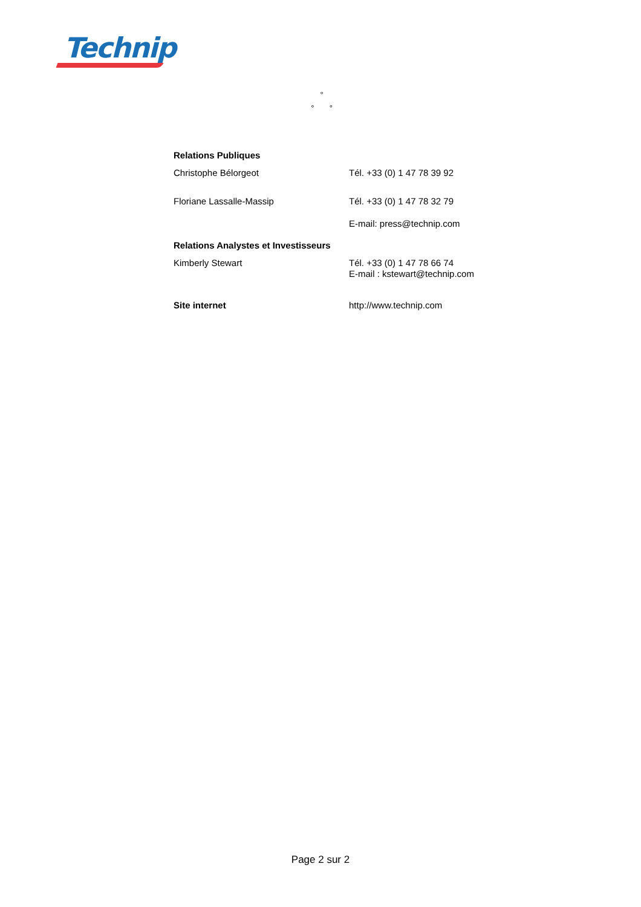Technip
°
° °
Relations Publiques
Christophe Bélorgeot Tél. +33 (0) 1 47 78 39 92
Floriane Lassalle-Massip Tél. +33 (0) 1 47 78 32 79
E-mail: press@technip.com
Relations Analystes et Investisseurs
Kimberly Stewart Tél. +33 (0) 1 47 78 66 74
E-mail : kstewart@technip.com
Site internet http://www.technip.com
Page 2 sur 2